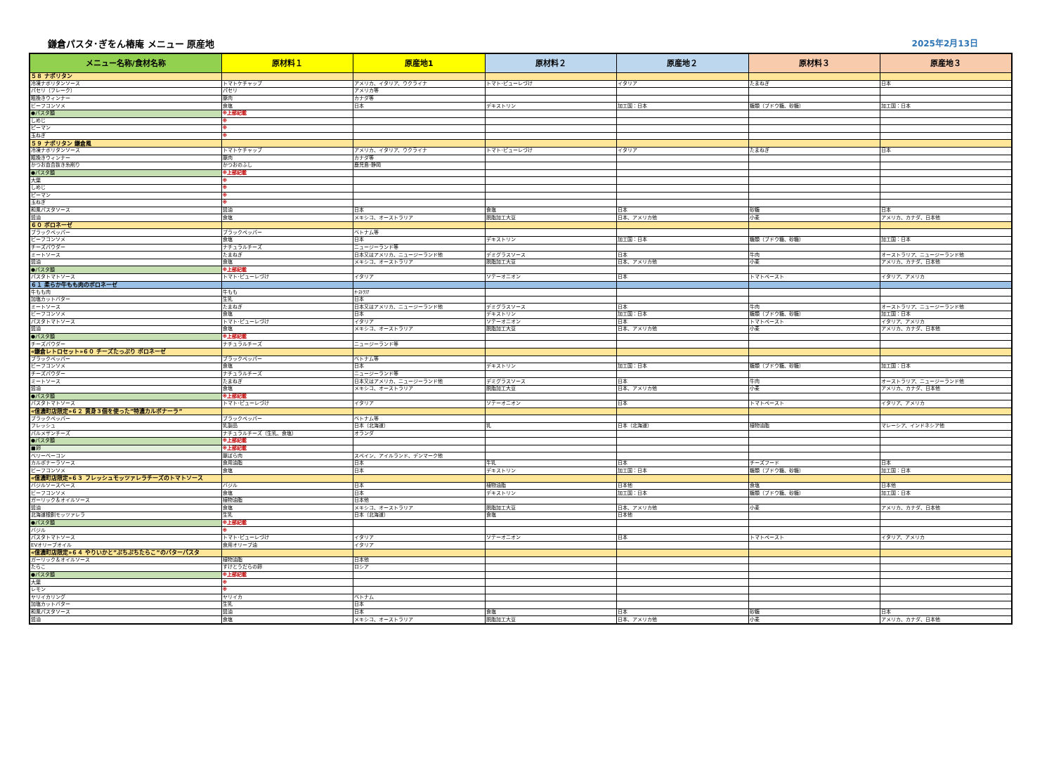鎌倉パスタ･ぎをん椿庵 メニュー 原産地 2025年2月13日
| メニュー名称/食材名称 | 原材料１ | 原産地1 | 原材料２ | 原産地２ | 原材料３ | 原産地３ |
| --- | --- | --- | --- | --- | --- | --- |
| ５８ ナポリタン | | | | | | |
| 冷凍ナポリタンソース | トマトケチャップ | アメリカ、イタリア、ウクライナ | トマト･ピューレづけ | イタリア | たまねぎ | 日本 |
| パセリ（フレーク） | パセリ | アメリカ等 | | | | |
| 粗挽きウィンナー | 豚肉 | カナダ等 | | | | |
| ビーフコンソメ | 食塩 | 日本 | デキストリン | 加工国：日本 | 糖類（ブドウ糖、砂糖） | 加工国：日本 |
| ●パスタ麺 | ※上部記載 | | | | | |
| しめじ | ※ | | | | | |
| ピーマン | ※ | | | | | |
| 玉ねぎ | ※ | | | | | |
| ５９ ナポリタン 鎌倉風 | | | | | | |
| 冷凍ナポリタンソース | トマトケチャップ | アメリカ、イタリア、ウクライナ | トマト･ピューレづけ | イタリア | たまねぎ | 日本 |
| 粗挽きウィンナー | 豚肉 | カナダ等 | | | | |
| かつお血合抜き糸削り | かつおのふし | 鹿児島･静岡 | | | | |
| ●パスタ麺 | ※上部記載 | | | | | |
| 大葉 | ※ | | | | | |
| しめじ | ※ | | | | | |
| ピーマン | ※ | | | | | |
| 玉ねぎ | ※ | | | | | |
| 和風パスタソース | 醤油 | 日本 | 食塩 | 日本 | 砂糖 | 日本 |
| 醤油 | 食塩 | メキシコ、オーストラリア | 脱脂加工大豆 | 日本、アメリカ他 | 小麦 | アメリカ、カナダ、日本他 |
| ６０ ボロネーゼ | | | | | | |
| ブラックペッパー | ブラックペッパー | ベトナム等 | | | | |
| ビーフコンソメ | 食塩 | 日本 | デキストリン | 加工国：日本 | 糖類（ブドウ糖、砂糖） | 加工国：日本 |
| チーズパウダー | ナチュラルチーズ | ニュージーランド等 | | | | |
| ミートソース | たまねぎ | 日本又はアメリカ、ニュージーランド他 | デミグラスソース | 日本 | 牛肉 | オーストラリア、ニュージーランド他 |
| 醤油 | 食塩 | メキシコ、オーストラリア | 脱脂加工大豆 | 日本、アメリカ他 | 小麦 | アメリカ、カナダ、日本他 |
| ●パスタ麺 | ※上部記載 | | | | | |
| パスタトマトソース | トマト･ピューレづけ | イタリア | ソテーオニオン | 日本 | トマトペースト | イタリア、アメリカ |
| ６１ 柔らか牛もも肉のボロネーゼ | | | | | | |
| 牛もも肉 | 牛もも | ｵｰｽﾄﾗﾘｱ | | | | |
| 加塩カットバター | 生乳 | 日本 | | | | |
| ミートソース | たまねぎ | 日本又はアメリカ、ニュージーランド他 | デミグラスソース | 日本 | 牛肉 | オーストラリア、ニュージーランド他 |
| ビーフコンソメ | 食塩 | 日本 | デキストリン | 加工国：日本 | 糖類（ブドウ糖、砂糖） | 加工国：日本 |
| パスタトマトソース | トマト･ピューレづけ | イタリア | ソテーオニオン | 日本 | トマトペースト | イタリア、アメリカ |
| 醤油 | 食塩 | メキシコ、オーストラリア | 脱脂加工大豆 | 日本、アメリカ他 | 小麦 | アメリカ、カナダ、日本他 |
| ●パスタ麺 | ※上部記載 | | | | | |
| チーズパウダー | ナチュラルチーズ | ニュージーランド等 | | | | |
| «鎌倉レトロセット»６０ チーズたっぷり ボロネーゼ | | | | | | |
| ブラックペッパー | ブラックペッパー | ベトナム等 | | | | |
| ビーフコンソメ | 食塩 | 日本 | デキストリン | 加工国：日本 | 糖類（ブドウ糖、砂糖） | 加工国：日本 |
| チーズパウダー | ナチュラルチーズ | ニュージーランド等 | | | | |
| ミートソース | たまねぎ | 日本又はアメリカ、ニュージーランド他 | デミグラスソース | 日本 | 牛肉 | オーストラリア、ニュージーランド他 |
| 醤油 | 食塩 | メキシコ、オーストラリア | 脱脂加工大豆 | 日本、アメリカ他 | 小麦 | アメリカ、カナダ、日本他 |
| ●パスタ麺 | ※上部記載 | | | | | |
| パスタトマトソース | トマト･ピューレづけ | イタリア | ソテーオニオン | 日本 | トマトペースト | イタリア、アメリカ |
| «信濃町店限定»６２ 黄身３個を使った”特濃カルボナーラ” | | | | | | |
| ブラックペッパー | ブラックペッパー | ベトナム等 | | | | |
| フレッシュ | 乳製品 | 日本（北海道） | 乳 | 日本（北海道） | 植物油脂 | マレーシア、インドネシア他 |
| パルメザンチーズ | ナチュラルチーズ（生乳、食塩） | オランダ | | | | |
| ●パスタ麺 | ※上部記載 | | | | | |
| ■卵 | ※上部記載 | | | | | |
| ベリーベーコン | 豚ばら肉 | スペイン、アイルランド、デンマーク他 | | | | |
| カルボナーラソース | 食用油脂 | 日本 | 牛乳 | 日本 | チーズフード | 日本 |
| ビーフコンソメ | 食塩 | 日本 | デキストリン | 加工国：日本 | 糖類（ブドウ糖、砂糖） | 加工国：日本 |
| «信濃町店限定»６３ フレッシュモッツァレラチーズのトマトソース | | | | | | |
| バジルソースベース | バジル | 日本 | 植物油脂 | 日本他 | 食塩 | 日本他 |
| ビーフコンソメ | 食塩 | 日本 | デキストリン | 加工国：日本 | 糖類（ブドウ糖、砂糖） | 加工国：日本 |
| ガーリック＆オイルソース | 植物油脂 | 日本他 | | | | |
| 醤油 | 食塩 | メキシコ、オーストラリア | 脱脂加工大豆 | 日本、アメリカ他 | 小麦 | アメリカ、カナダ、日本他 |
| 北海道根釧モッツァレラ | 生乳 | 日本（北海道） | 食塩 | 日本他 | | |
| ●パスタ麺 | ※上部記載 | | | | | |
| バジル | ※ | | | | | |
| パスタトマトソース | トマト･ピューレづけ | イタリア | ソテーオニオン | 日本 | トマトペースト | イタリア、アメリカ |
| EVオリーブオイル | 食用オリーブ油 | イタリア | | | | |
| «信濃町店限定»６４ やりいかと”ぷちぷちたらこ”のバターパスタ | | | | | | |
| ガーリック＆オイルソース | 植物油脂 | 日本他 | | | | |
| たらこ | すけとうだらの卵 | ロシア | | | | |
| ●パスタ麺 | ※上部記載 | | | | | |
| 大葉 | ※ | | | | | |
| レモン | ※ | | | | | |
| ヤリイカリング | ヤリイカ | ベトナム | | | | |
| 加塩カットバター | 生乳 | 日本 | | | | |
| 和風パスタソース | 醤油 | 日本 | 食塩 | 日本 | 砂糖 | 日本 |
| 醤油 | 食塩 | メキシコ、オーストラリア | 脱脂加工大豆 | 日本、アメリカ他 | 小麦 | アメリカ、カナダ、日本他 |